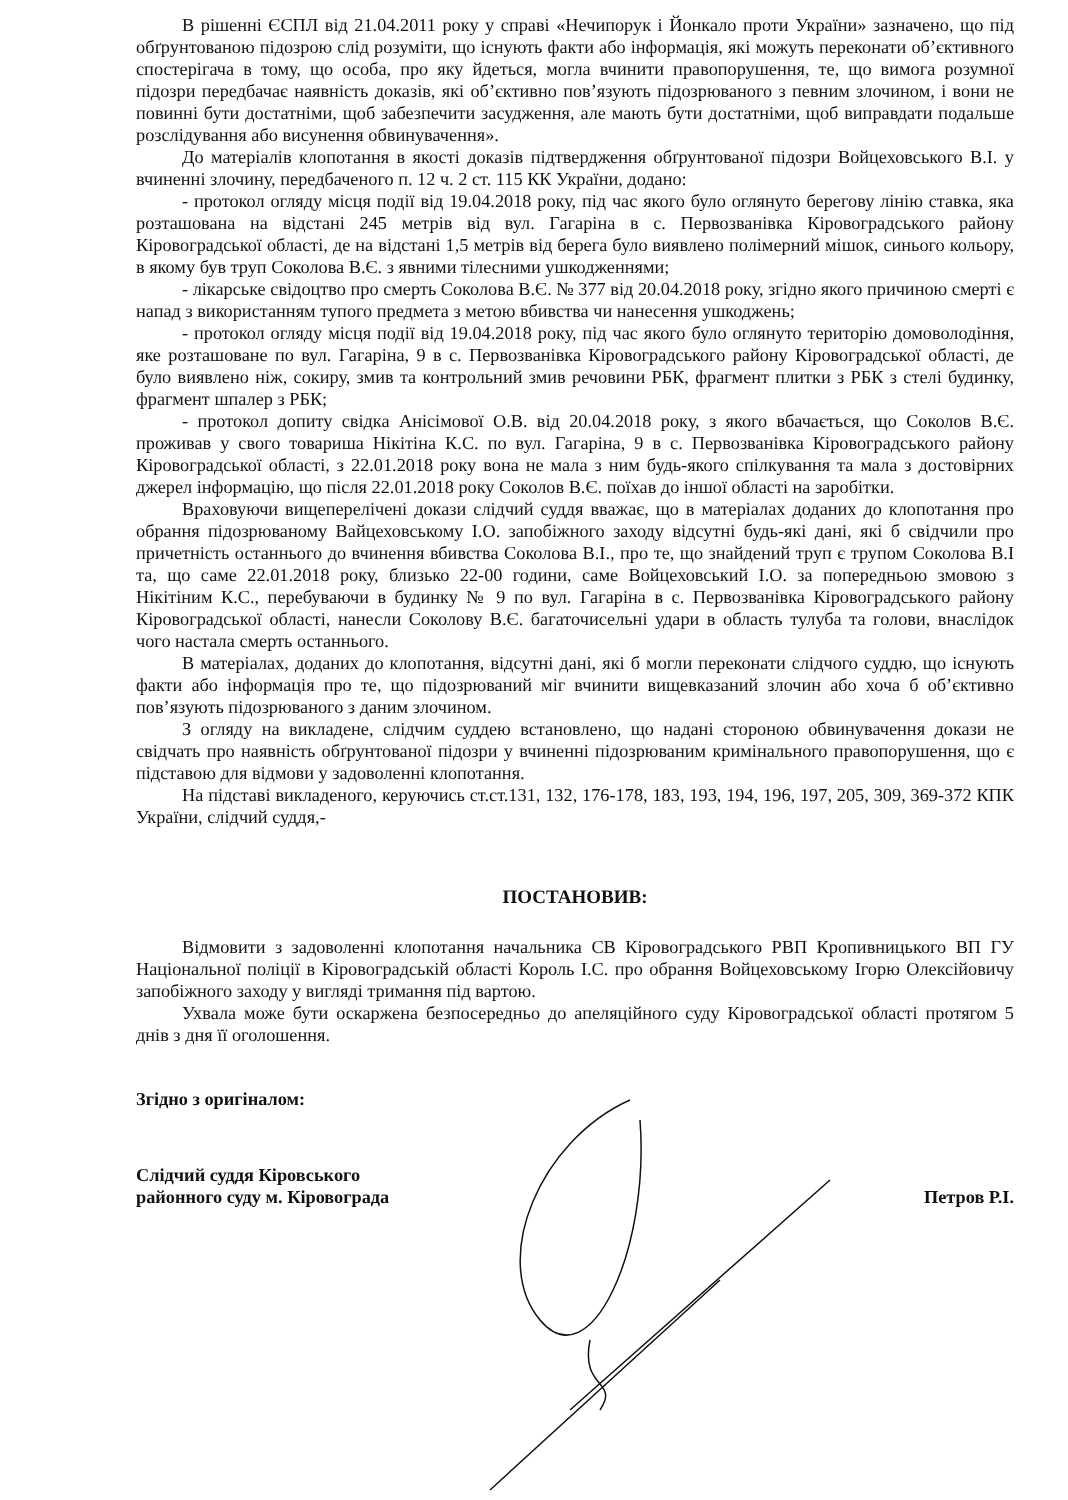В рішенні ЄСПЛ від 21.04.2011 року у справі «Нечипорук і Йонкало проти України» зазначено, що під обґрунтованою підозрою слід розуміти, що існують факти або інформація, які можуть переконати об’єктивного спостерігача в тому, що особа, про яку йдеться, могла вчинити правопорушення, те, що вимога розумної підозри передбачає наявність доказів, які об’єктивно пов’язують підозрюваного з певним злочином, і вони не повинні бути достатніми, щоб забезпечити засудження, але мають бути достатніми, щоб виправдати подальше розслідування або висунення обвинувачення».
До матеріалів клопотання в якості доказів підтвердження обґрунтованої підозри Войцеховського В.І. у вчиненні злочину, передбаченого п. 12 ч. 2 ст. 115 КК України, додано:
- протокол огляду місця події від 19.04.2018 року, під час якого було оглянуто берегову лінію ставка, яка розташована на відстані 245 метрів від вул. Гагаріна в с. Первозванівка Кіровоградського району Кіровоградської області, де на відстані 1,5 метрів від берега було виявлено полімерний мішок, синього кольору, в якому був труп Соколова В.Є. з явними тілесними ушкодженнями;
- лікарське свідоцтво про смерть Соколова В.Є. № 377 від 20.04.2018 року, згідно якого причиною смерті є напад з використанням тупого предмета з метою вбивства чи нанесення ушкоджень;
- протокол огляду місця події від 19.04.2018 року, під час якого було оглянуто територію домоволодіння, яке розташоване по вул. Гагаріна, 9 в с. Первозванівка Кіровоградського району Кіровоградської області, де було виявлено ніж, сокиру, змив та контрольний змив речовини РБК, фрагмент плитки з РБК з стелі будинку, фрагмент шпалер з РБК;
- протокол допиту свідка Анісімової О.В. від 20.04.2018 року, з якого вбачається, що Соколов В.Є. проживав у свого товариша Нікітіна К.С. по вул. Гагаріна, 9 в с. Первозванівка Кіровоградського району Кіровоградської області, з 22.01.2018 року вона не мала з ним будь-якого спілкування та мала з достовірних джерел інформацію, що після 22.01.2018 року Соколов В.Є. поїхав до іншої області на заробітки.
Враховуючи вищеперелічені докази слідчий суддя вважає, що в матеріалах доданих до клопотання про обрання підозрюваному Вайцеховському І.О. запобіжного заходу відсутні будь-які дані, які б свідчили про причетність останнього до вчинення вбивства Соколова В.І., про те, що знайдений труп є трупом Соколова В.І та, що саме 22.01.2018 року, близько 22-00 години, саме Войцеховський І.О. за попередньою змовою з Нікітіним К.С., перебуваючи в будинку № 9 по вул. Гагаріна в с. Первозванівка Кіровоградського району Кіровоградської області, нанесли Соколову В.Є. багаточисельні удари в область тулуба та голови, внаслідок чого настала смерть останнього.
В матеріалах, доданих до клопотання, відсутні дані, які б могли переконати слідчого суддю, що існують факти або інформація про те, що підозрюваний міг вчинити вищевказаний злочин або хоча б об’єктивно пов’язують підозрюваного з даним злочином.
З огляду на викладене, слідчим суддею встановлено, що надані стороною обвинувачення докази не свідчать про наявність обґрунтованої підозри у вчиненні підозрюваним кримінального правопорушення, що є підставою для відмови у задоволенні клопотання.
На підставі викладеного, керуючись ст.ст.131, 132, 176-178, 183, 193, 194, 196, 197, 205, 309, 369-372 КПК України, слідчий суддя,-
ПОСТАНОВИВ:
Відмовити з задоволенні клопотання начальника СВ Кіровоградського РВП Кропивницького ВП ГУ Національної поліції в Кіровоградській області Король І.С. про обрання Войцеховському Ігорю Олексійовичу запобіжного заходу у вигляді тримання під вартою.
Ухвала може бути оскаржена безпосередньо до апеляційного суду Кіровоградської області протягом 5 днів з дня її оголошення.
Згідно з оригіналом:
Слідчий суддя Кіровського
районного суду м. Кіровограда
Петров Р.І.